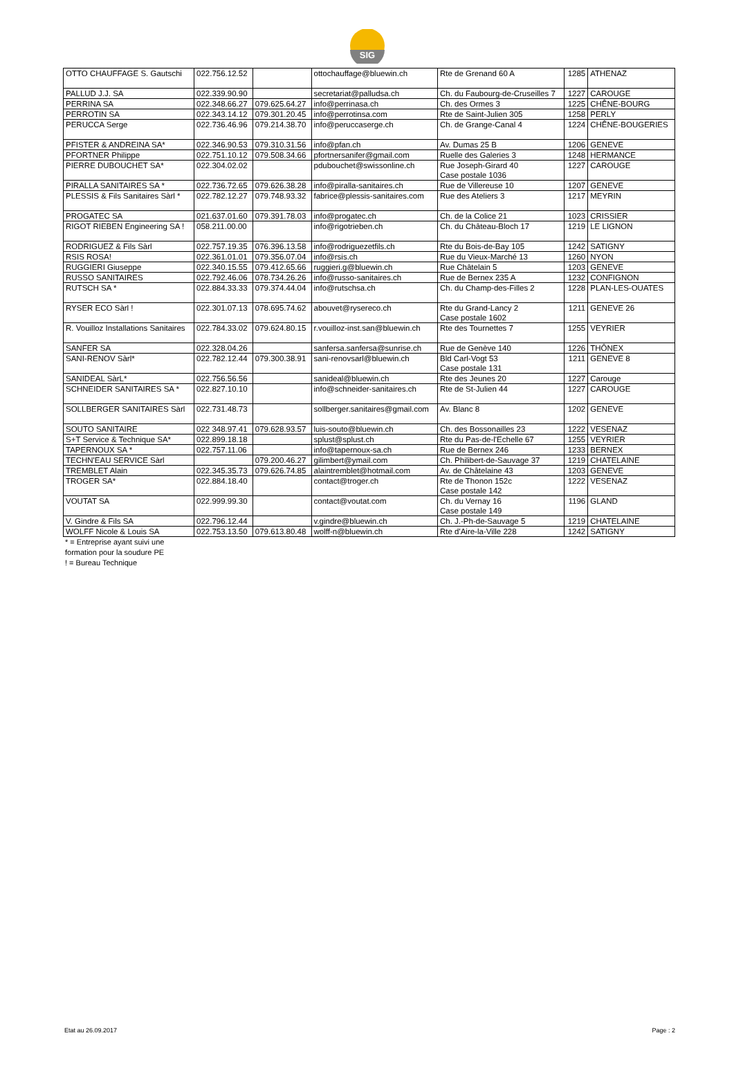SIG
| OTTO CHAUFFAGE S. Gautschi | 022.756.12.52 | | ottochauffage@bluewin.ch | Rte de Grenand 60 A | 1285 | ATHENAZ |
| PALLUD J.J. SA | 022.339.90.90 | | secretariat@palludsa.ch | Ch. du Faubourg-de-Cruseilles 7 | 1227 | CAROUGE |
| PERRINA SA | 022.348.66.27 | 079.625.64.27 | info@perrinasa.ch | Ch. des Ormes 3 | 1225 | CHÊNE-BOURG |
| PERROTIN SA | 022.343.14.12 | 079.301.20.45 | info@perrotinsa.com | Rte de Saint-Julien 305 | 1258 | PERLY |
| PERUCCA Serge | 022.736.46.96 | 079.214.38.70 | info@peruccaserge.ch | Ch. de Grange-Canal 4 | 1224 | CHÊNE-BOUGERIES |
| PFISTER & ANDREINA SA* | 022.346.90.53 | 079.310.31.56 | info@pfan.ch | Av. Dumas 25 B | 1206 | GENEVE |
| PFORTNER Philippe | 022.751.10.12 | 079.508.34.66 | pfortnersanifer@gmail.com | Ruelle des Galeries 3 | 1248 | HERMANCE |
| PIERRE DUBOUCHET SA* | 022.304.02.02 | | pdubouchet@swissonline.ch | Rue Joseph-Girard 40 Case postale 1036 | 1227 | CAROUGE |
| PIRALLA SANITAIRES SA * | 022.736.72.65 | 079.626.38.28 | info@piralla-sanitaires.ch | Rue de Villereuse 10 | 1207 | GENEVE |
| PLESSIS & Fils Sanitaires Sàrl * | 022.782.12.27 | 079.748.93.32 | fabrice@plessis-sanitaires.com | Rue des Ateliers 3 | 1217 | MEYRIN |
| PROGATEC SA | 021.637.01.60 | 079.391.78.03 | info@progatec.ch | Ch. de la Colice 21 | 1023 | CRISSIER |
| RIGOT RIEBEN Engineering SA ! | 058.211.00.00 | | info@rigotrieben.ch | Ch. du Château-Bloch 17 | 1219 | LE LIGNON |
| RODRIGUEZ & Fils Sàrl | 022.757.19.35 | 076.396.13.58 | info@rodriguezetfils.ch | Rte du Bois-de-Bay 105 | 1242 | SATIGNY |
| RSIS ROSA! | 022.361.01.01 | 079.356.07.04 | info@rsis.ch | Rue du Vieux-Marché 13 | 1260 | NYON |
| RUGGIERI Giuseppe | 022.340.15.55 | 079.412.65.66 | ruggieri.g@bluewin.ch | Rue Châtelain 5 | 1203 | GENEVE |
| RUSSO SANITAIRES | 022.792.46.06 | 078.734.26.26 | info@russo-sanitaires.ch | Rue de Bernex 235 A | 1232 | CONFIGNON |
| RUTSCH SA * | 022.884.33.33 | 079.374.44.04 | info@rutschsa.ch | Ch. du Champ-des-Filles 2 | 1228 | PLAN-LES-OUATES |
| RYSER ECO Sàrl ! | 022.301.07.13 | 078.695.74.62 | abouvet@rysereco.ch | Rte du Grand-Lancy 2 Case postale 1602 | 1211 | GENEVE 26 |
| R. Vouilloz Installations Sanitaires | 022.784.33.02 | 079.624.80.15 | r.vouilloz-inst.san@bluewin.ch | Rte des Tournettes 7 | 1255 | VEYRIER |
| SANFER SA | 022.328.04.26 | | sanfersa.sanfersa@sunrise.ch | Rue de Genève 140 | 1226 | THÔNEX |
| SANI-RENOV Sàrl* | 022.782.12.44 | 079.300.38.91 | sani-renovsarl@bluewin.ch | Bld Carl-Vogt 53 Case postale 131 | 1211 | GENEVE 8 |
| SANIDEAL SàrL* | 022.756.56.56 | | sanideal@bluewin.ch | Rte des Jeunes 20 | 1227 | Carouge |
| SCHNEIDER SANITAIRES SA * | 022.827.10.10 | | info@schneider-sanitaires.ch | Rte de St-Julien 44 | 1227 | CAROUGE |
| SOLLBERGER SANITAIRES Sàrl | 022.731.48.73 | | sollberger.sanitaires@gmail.com | Av. Blanc 8 | 1202 | GENEVE |
| SOUTO SANITAIRE | 022 348.97.41 | 079.628.93.57 | luis-souto@bluewin.ch | Ch. des Bossonailles 23 | 1222 | VESENAZ |
| S+T Service & Technique SA* | 022.899.18.18 | | splust@splust.ch | Rte du Pas-de-l'Echelle 67 | 1255 | VEYRIER |
| TAPERNOUX SA * | 022.757.11.06 | | info@tapernoux-sa.ch | Rue de Bernex 246 | 1233 | BERNEX |
| TECHN'EAU SERVICE Sàrl | | 079.200.46.27 | gilimbert@ymail.com | Ch. Philibert-de-Sauvage 37 | 1219 | CHATELAINE |
| TREMBLET Alain | 022.345.35.73 | 079.626.74.85 | alaintremblet@hotmail.com | Av. de Châtelaine 43 | 1203 | GENEVE |
| TROGER SA* | 022.884.18.40 | | contact@troger.ch | Rte de Thonon 152c Case postale 142 | 1222 | VESENAZ |
| VOUTAT SA | 022.999.99.30 | | contact@voutat.com | Ch. du Vernay 16 Case postale 149 | 1196 | GLAND |
| V. Gindre & Fils SA | 022.796.12.44 | | v.gindre@bluewin.ch | Ch. J.-Ph-de-Sauvage 5 | 1219 | CHATELAINE |
| WOLFF Nicole & Louis SA | 022.753.13.50 | 079.613.80.48 | wolff-n@bluewin.ch | Rte d'Aire-la-Ville 228 | 1242 | SATIGNY |
* = Entreprise ayant suivi une
formation pour la soudure PE
! = Bureau Technique
Etat au 26.09.2017 Page : 2